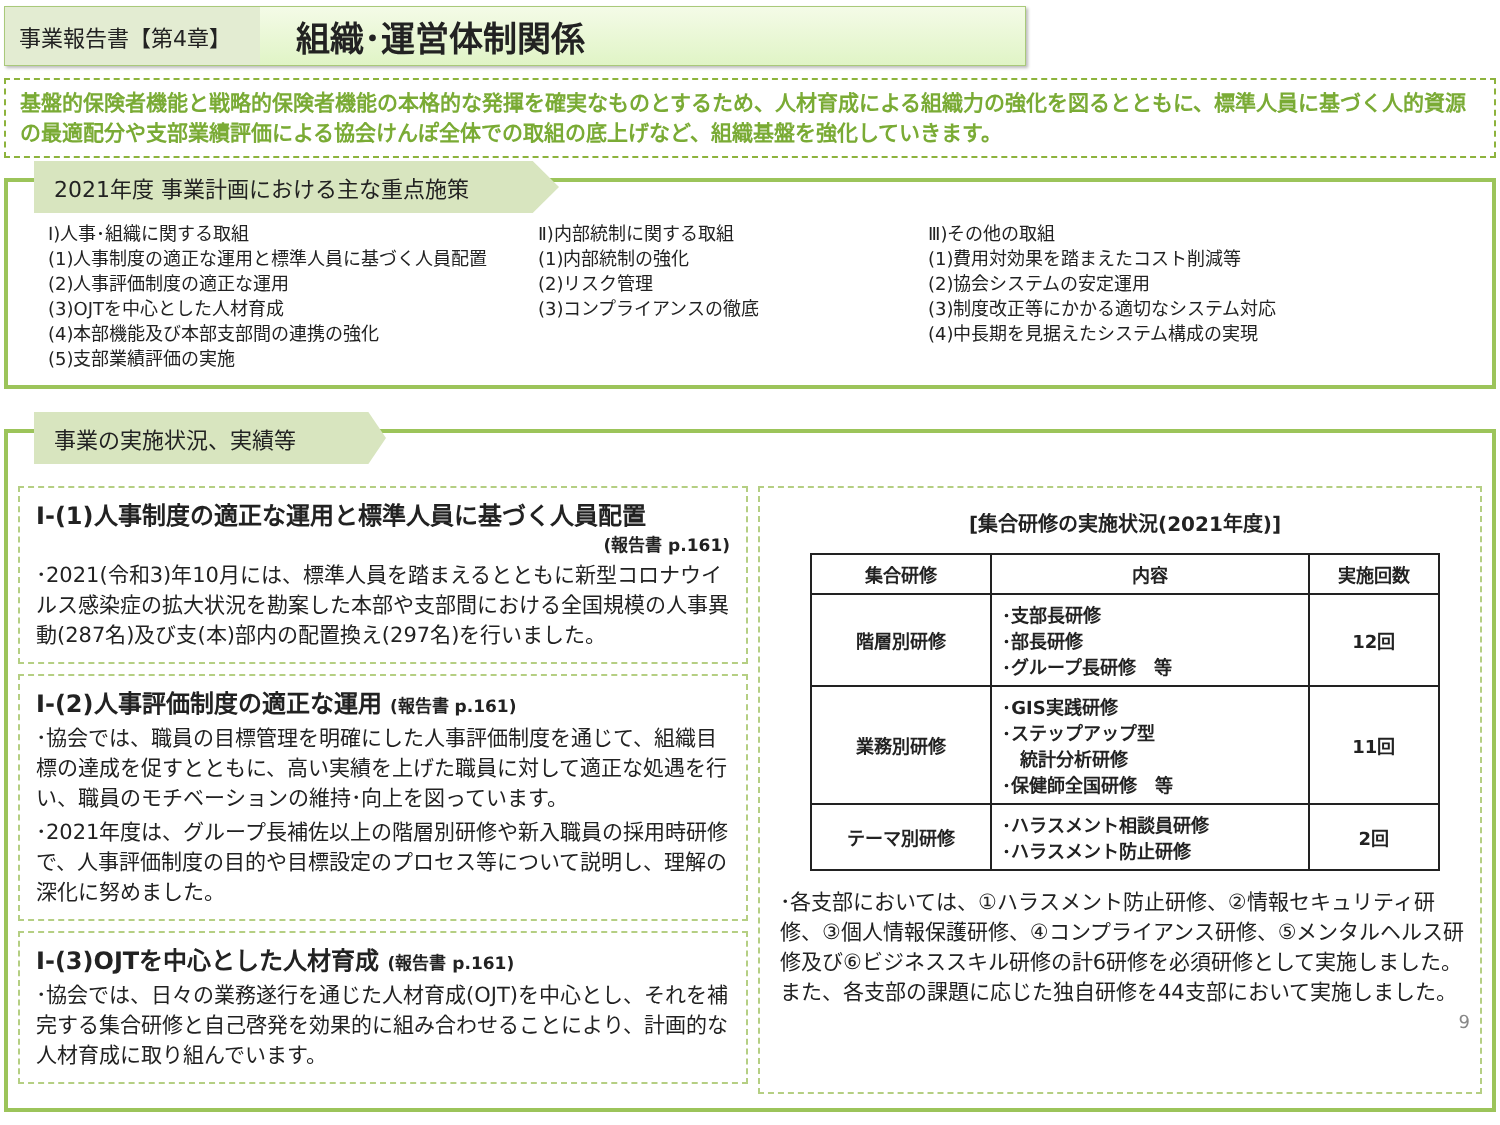事業報告書【第4章】
組織･運営体制関係
基盤的保険者機能と戦略的保険者機能の本格的な発揮を確実なものとするため、人材育成による組織力の強化を図るとともに、標準人員に基づく人的資源の最適配分や支部業績評価による協会けんぽ全体での取組の底上げなど、組織基盤を強化していきます。
2021年度 事業計画における主な重点施策
Ⅰ)人事･組織に関する取組
(1)人事制度の適正な運用と標準人員に基づく人員配置
(2)人事評価制度の適正な運用
(3)OJTを中心とした人材育成
(4)本部機能及び本部支部間の連携の強化
(5)支部業績評価の実施
Ⅱ)内部統制に関する取組
(1)内部統制の強化
(2)リスク管理
(3)コンプライアンスの徹底
Ⅲ)その他の取組
(1)費用対効果を踏まえたコスト削減等
(2)協会システムの安定運用
(3)制度改正等にかかる適切なシステム対応
(4)中長期を見据えたシステム構成の実現
事業の実施状況、実績等
Ⅰ-(1)人事制度の適正な運用と標準人員に基づく人員配置
(報告書 p.161)
･2021(令和3)年10月には、標準人員を踏まえるとともに新型コロナウイルス感染症の拡大状況を勘案した本部や支部間における全国規模の人事異動(287名)及び支(本)部内の配置換え(297名)を行いました。
Ⅰ-(2)人事評価制度の適正な運用 (報告書 p.161)
･協会では、職員の目標管理を明確にした人事評価制度を通じて、組織目標の達成を促すとともに、高い実績を上げた職員に対して適正な処遇を行い、職員のモチベーションの維持･向上を図っています。
･2021年度は、グループ長補佐以上の階層別研修や新入職員の採用時研修で、人事評価制度の目的や目標設定のプロセス等について説明し、理解の深化に努めました。
Ⅰ-(3)OJTを中心とした人材育成 (報告書 p.161)
･協会では、日々の業務遂行を通じた人材育成(OJT)を中心とし、それを補完する集合研修と自己啓発を効果的に組み合わせることにより、計画的な人材育成に取り組んでいます。
[集合研修の実施状況(2021年度)]
| 集合研修 | 内容 | 実施回数 |
| --- | --- | --- |
| 階層別研修 | ･支部長研修 ･部長研修 ･グループ長研修 等 | 12回 |
| 業務別研修 | ･GIS実践研修 ･ステップアップ型 統計分析研修 ･保健師全国研修 等 | 11回 |
| テーマ別研修 | ･ハラスメント相談員研修 ･ハラスメント防止研修 | 2回 |
･各支部においては、①ハラスメント防止研修、②情報セキュリティ研修、③個人情報保護研修、④コンプライアンス研修、⑤メンタルヘルス研修及び⑥ビジネススキル研修の計6研修を必須研修として実施しました。また、各支部の課題に応じた独自研修を44支部において実施しました。
9